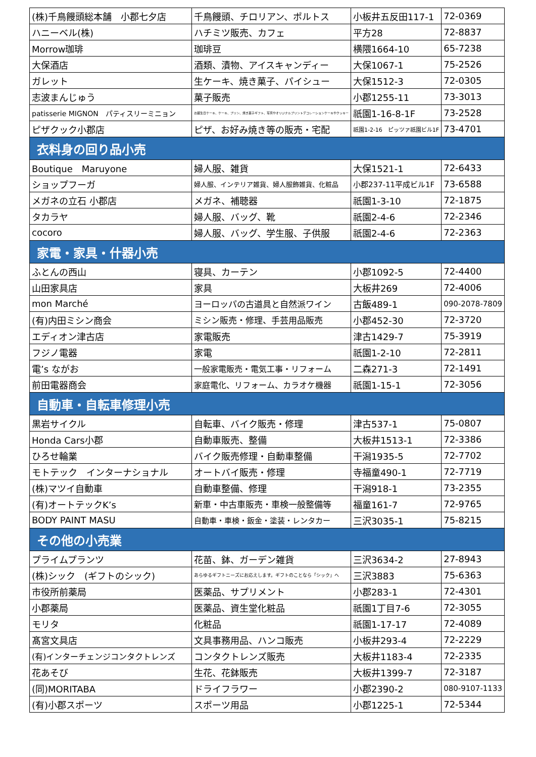| (株)千鳥饅頭総本舗 小郡七夕店 | 千鳥饅頭、チロリアン、ポルトス | 小板井五反田117-1 | 72-0369 |
| ハニーベル(株) | ハチミツ販売、カフェ | 平方28 | 72-8837 |
| Morrow珈琲 | 珈琲豆 | 横隈1664-10 | 65-7238 |
| 大保酒店 | 酒類、漬物、アイスキャンディー | 大保1067-1 | 75-2526 |
| ガレット | 生ケーキ、焼き菓子、パイシュー | 大保1512-3 | 72-0305 |
| 志波まんじゅう | 菓子販売 | 小郡1255-11 | 73-3013 |
| patisserie MIGNON パティスリーミニョン | お誕生日ケーキ、ケーキ、プリン、焼き菓子ギフト、写真やオリジナルプリントデコレーションケーキやクッキー | 祇園1-16-8-1F | 73-2528 |
| ピザクック小郡店 | ピザ、お好み焼き等の販売・宅配 | 祇園1-2-16 ピッツァ祇園ビル1F | 73-4701 |
| 衣料身の回り品小売 | | | |
| Boutique Maruyone | 婦人服、雑貨 | 大保1521-1 | 72-6433 |
| ショップフーガ | 婦人服、インテリア雑貨、婦人服飾雑貨、化粧品 | 小郡237-11平成ビル1F | 73-6588 |
| メガネの立石 小郡店 | メガネ、補聴器 | 祇園1-3-10 | 72-1875 |
| タカラヤ | 婦人服、バッグ、靴 | 祇園2-4-6 | 72-2346 |
| cocoro | 婦人服、バッグ、学生服、子供服 | 祇園2-4-6 | 72-2363 |
| 家電・家具・什器小売 | | | |
| ふとんの西山 | 寝具、カーテン | 小郡1092-5 | 72-4400 |
| 山田家具店 | 家具 | 大板井269 | 72-4006 |
| mon Marché | ヨーロッパの古道具と自然派ワイン | 古飯489-1 | 090-2078-7809 |
| (有)内田ミシン商会 | ミシン販売・修理、手芸用品販売 | 小郡452-30 | 72-3720 |
| エディオン津古店 | 家電販売 | 津古1429-7 | 75-3919 |
| フジノ電器 | 家電 | 祇園1-2-10 | 72-2811 |
| 電’s ながお | 一般家電販売・電気工事・リフォーム | 二森271-3 | 72-1491 |
| 前田電器商会 | 家庭電化、リフォーム、カラオケ機器 | 祇園1-15-1 | 72-3056 |
| 自動車・自転車修理小売 | | | |
| 黒岩サイクル | 自転車、バイク販売・修理 | 津古537-1 | 75-0807 |
| Honda Cars小郡 | 自動車販売、整備 | 大板井1513-1 | 72-3386 |
| ひろせ輪業 | バイク販売修理・自動車整備 | 干潟1935-5 | 72-7702 |
| モトテック インターナショナル | オートバイ販売・修理 | 寺福童490-1 | 72-7719 |
| (株)マツイ自動車 | 自動車整備、修理 | 干潟918-1 | 73-2355 |
| (有)オートテックK’s | 新車・中古車販売・車検一般整備等 | 福童161-7 | 72-9765 |
| BODY PAINT MASU | 自動車・車検・鈑金・塗装・レンタカー | 三沢3035-1 | 75-8215 |
| その他の小売業 | | | |
| プライムプランツ | 花苗、鉢、ガーデン雑貨 | 三沢3634-2 | 27-8943 |
| (株)シック (ギフトのシック) | あらゆるギフトニーズにお応えします。ギフトのことなら「シック」へ | 三沢3883 | 75-6363 |
| 市役所前薬局 | 医薬品、サプリメント | 小郡283-1 | 72-4301 |
| 小郡薬局 | 医薬品、資生堂化粧品 | 祇園1丁目7-6 | 72-3055 |
| モリタ | 化粧品 | 祇園1-17-17 | 72-4089 |
| 髙宮文具店 | 文具事務用品、ハンコ販売 | 小板井293-4 | 72-2229 |
| (有)インターチェンジコンタクトレンズ | コンタクトレンズ販売 | 大板井1183-4 | 72-2335 |
| 花あそび | 生花、花鉢販売 | 大板井1399-7 | 72-3187 |
| (同)MORITABA | ドライフラワー | 小郡2390-2 | 080-9107-1133 |
| (有)小郡スポーツ | スポーツ用品 | 小郡1225-1 | 72-5344 |